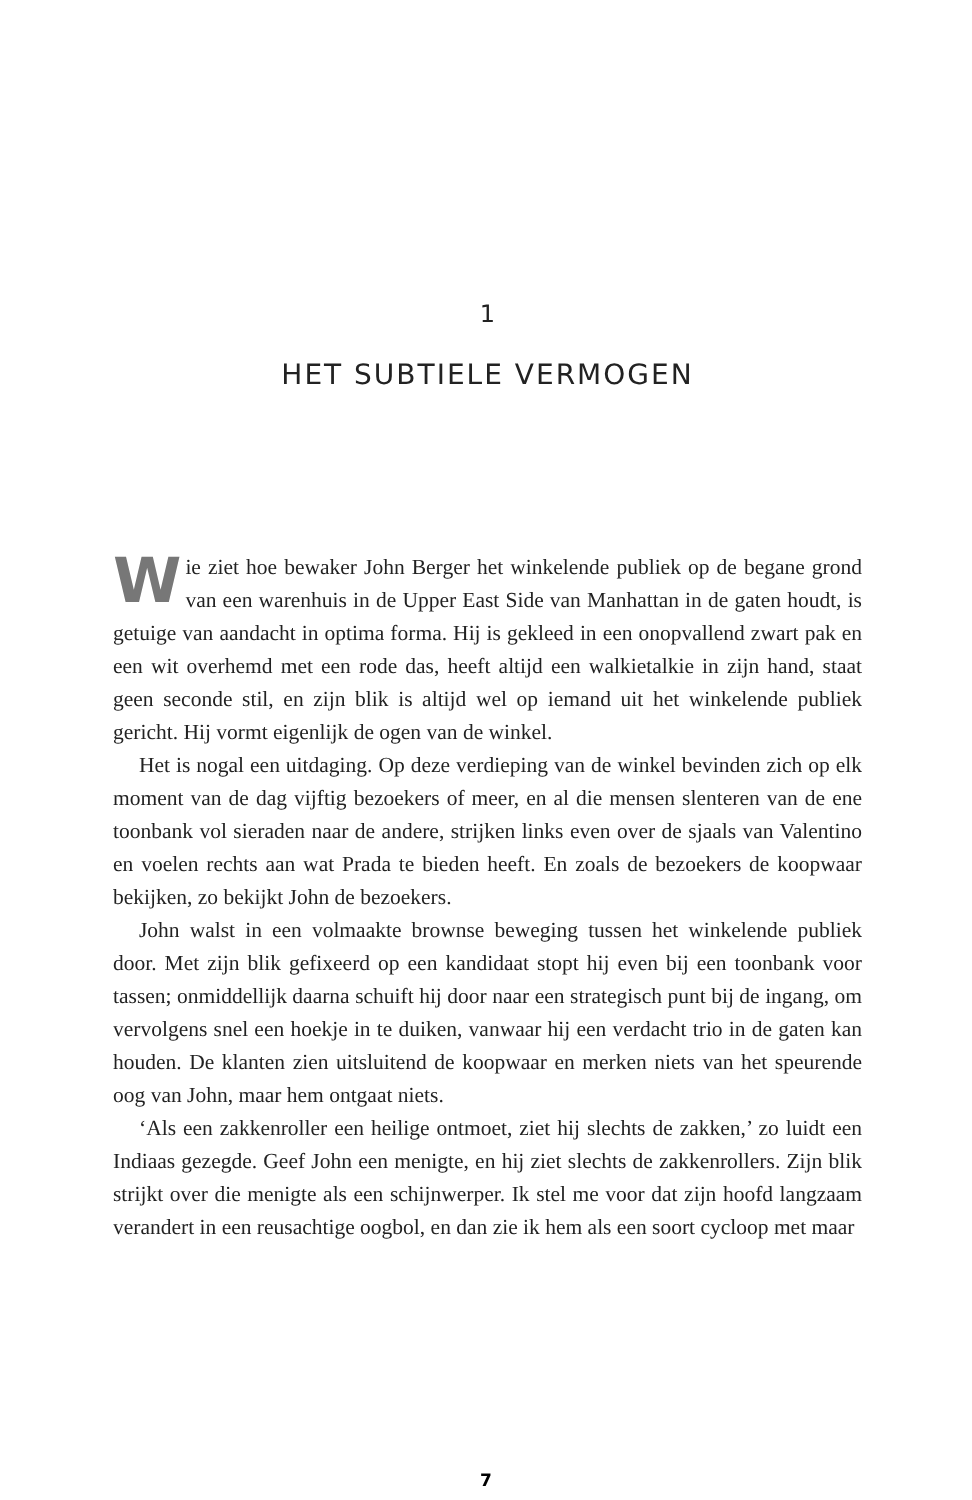1
HET SUBTIELE VERMOGEN
Wie ziet hoe bewaker John Berger het winkelende publiek op de begane grond van een warenhuis in de Upper East Side van Manhattan in de gaten houdt, is getuige van aandacht in optima forma. Hij is gekleed in een onopvallend zwart pak en een wit overhemd met een rode das, heeft altijd een walkietalkie in zijn hand, staat geen seconde stil, en zijn blik is altijd wel op iemand uit het winkelende publiek gericht. Hij vormt eigenlijk de ogen van de winkel.
Het is nogal een uitdaging. Op deze verdieping van de winkel bevinden zich op elk moment van de dag vijftig bezoekers of meer, en al die mensen slenteren van de ene toonbank vol sieraden naar de andere, strijken links even over de sjaals van Valentino en voelen rechts aan wat Prada te bieden heeft. En zoals de bezoekers de koopwaar bekijken, zo bekijkt John de bezoekers.
John walst in een volmaakte brownse beweging tussen het winkelende publiek door. Met zijn blik gefixeerd op een kandidaat stopt hij even bij een toonbank voor tassen; onmiddellijk daarna schuift hij door naar een strategisch punt bij de ingang, om vervolgens snel een hoekje in te duiken, vanwaar hij een verdacht trio in de gaten kan houden. De klanten zien uitsluitend de koopwaar en merken niets van het speurende oog van John, maar hem ontgaat niets.
‘Als een zakkenroller een heilige ontmoet, ziet hij slechts de zakken,’ zo luidt een Indiaas gezegde. Geef John een menigte, en hij ziet slechts de zakkenrollers. Zijn blik strijkt over die menigte als een schijnwerper. Ik stel me voor dat zijn hoofd langzaam verandert in een reusachtige oogbol, en dan zie ik hem als een soort cycloop met maar
7